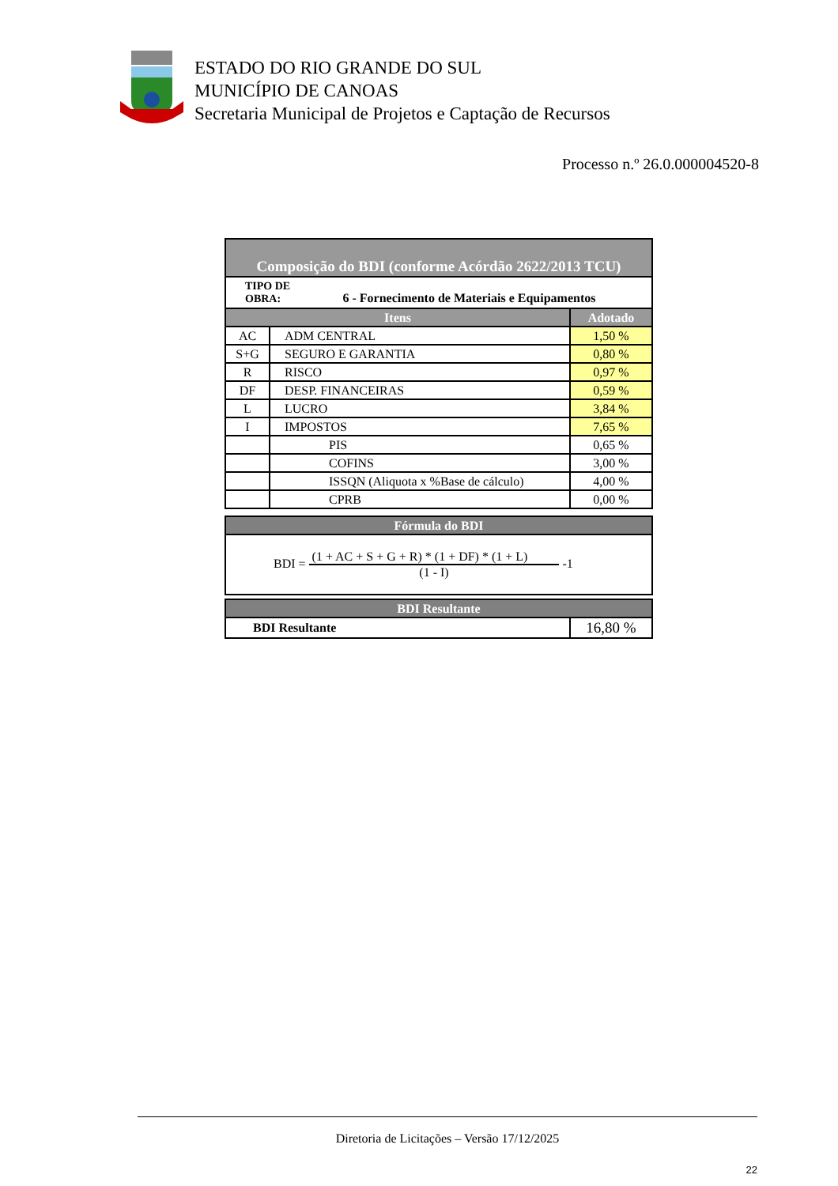ESTADO DO RIO GRANDE DO SUL
MUNICÍPIO DE CANOAS
Secretaria Municipal de Projetos e Captação de Recursos
Processo n.º 26.0.000004520-8
| Composição do BDI (conforme Acórdão 2622/2013 TCU) | | |
| TIPO DE OBRA: 6 - Fornecimento de Materiais e Equipamentos | | |
| Itens | | Adotado |
| AC | ADM CENTRAL | 1,50 % |
| S+G | SEGURO E GARANTIA | 0,80 % |
| R | RISCO | 0,97 % |
| DF | DESP. FINANCEIRAS | 0,59 % |
| L | LUCRO | 3,84 % |
| I | IMPOSTOS | 7,65 % |
| | PIS | 0,65 % |
| | COFINS | 3,00 % |
| | ISSQN (Aliquota x %Base de cálculo) | 4,00 % |
| | CPRB | 0,00 % |
| Fórmula do BDI |
| BDI = (1 + AC + S + G + R) * (1 + DF) * (1 + L) (1 - I) -1 |
| BDI Resultante | |
| BDI Resultante | 16,80 % |
Diretoria de Licitações – Versão 17/12/2025
22